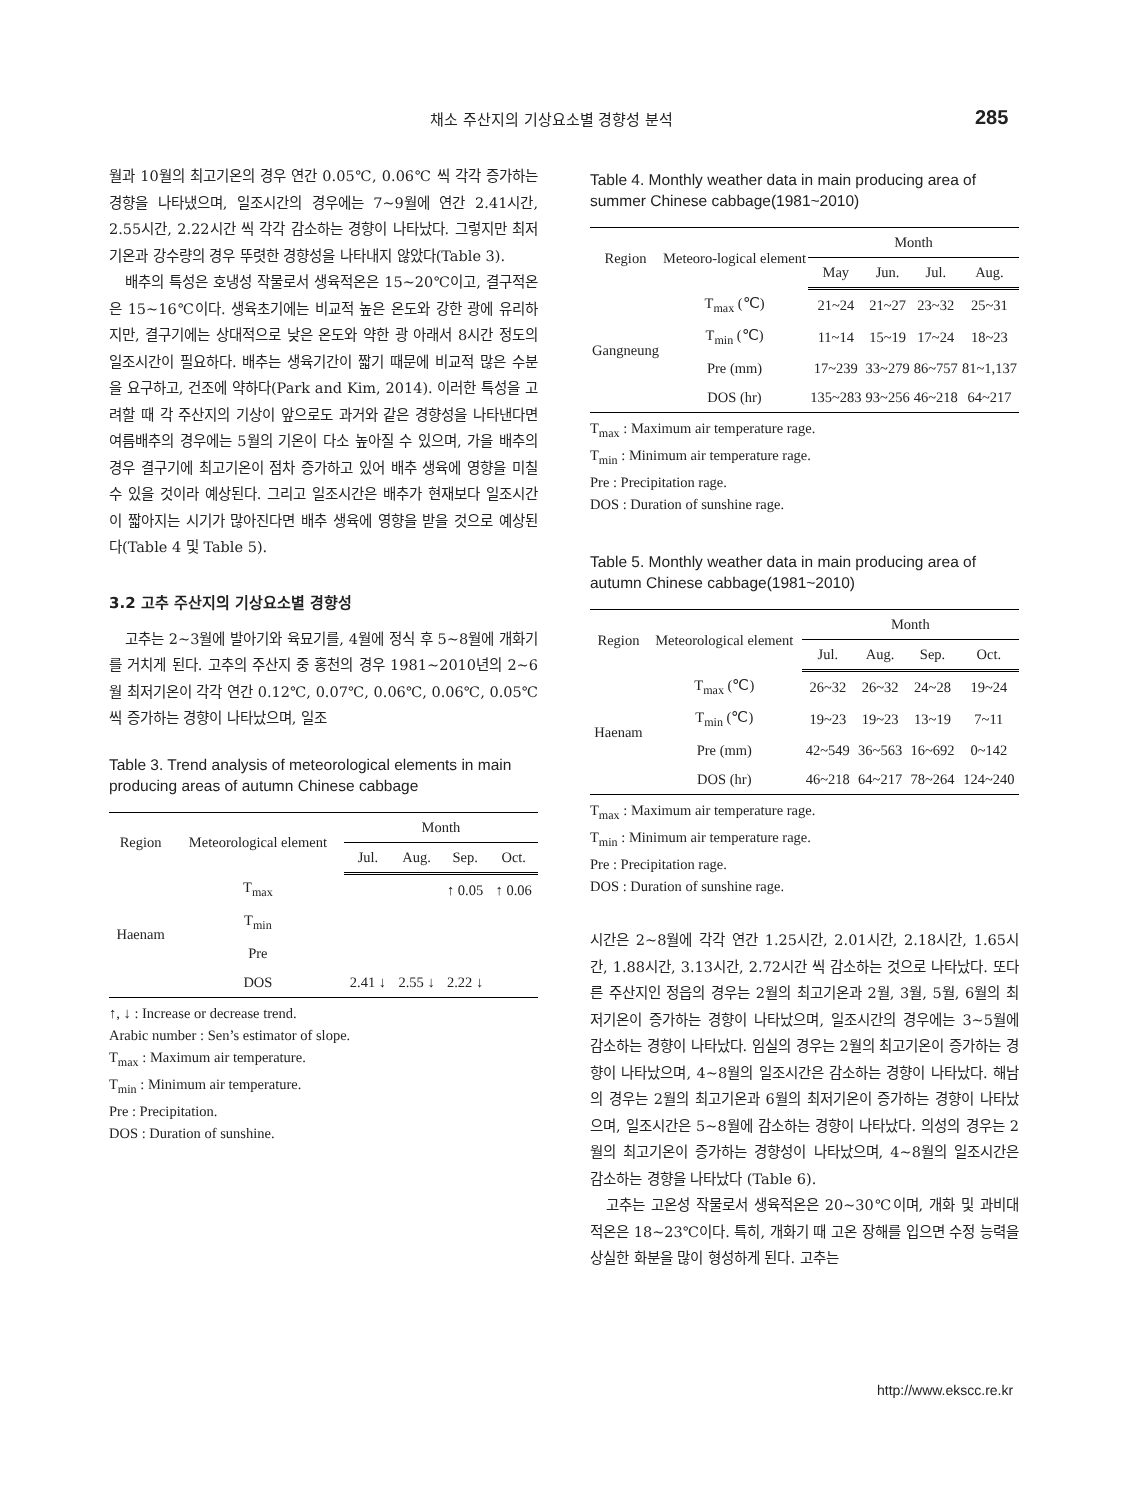채소 주산지의 기상요소별 경향성 분석 285
월과 10월의 최고기온의 경우 연간 0.05℃, 0.06℃ 씩 각각 증가하는 경향을 나타냈으며, 일조시간의 경우에는 7~9월에 연간 2.41시간, 2.55시간, 2.22시간 씩 각각 감소하는 경향이 나타났다. 그렇지만 최저기온과 강수량의 경우 뚜렷한 경향성을 나타내지 않았다(Table 3).
배추의 특성은 호냉성 작물로서 생육적온은 15~20℃이고, 결구적온은 15~16℃이다. 생육초기에는 비교적 높은 온도와 강한 광에 유리하지만, 결구기에는 상대적으로 낮은 온도와 약한 광 아래서 8시간 정도의 일조시간이 필요하다. 배추는 생육기간이 짧기 때문에 비교적 많은 수분을 요구하고, 건조에 약하다(Park and Kim, 2014). 이러한 특성을 고려할 때 각 주산지의 기상이 앞으로도 과거와 같은 경향성을 나타낸다면 여름배추의 경우에는 5월의 기온이 다소 높아질 수 있으며, 가을 배추의 경우 결구기에 최고기온이 점차 증가하고 있어 배추 생육에 영향을 미칠 수 있을 것이라 예상된다. 그리고 일조시간은 배추가 현재보다 일조시간이 짧아지는 시기가 많아진다면 배추 생육에 영향을 받을 것으로 예상된다(Table 4 및 Table 5).
3.2 고추 주산지의 기상요소별 경향성
고추는 2~3월에 발아기와 육묘기를, 4월에 정식 후 5~8월에 개화기를 거치게 된다. 고추의 주산지 중 홍천의 경우 1981~2010년의 2~6월 최저기온이 각각 연간 0.12℃, 0.07℃, 0.06℃, 0.06℃, 0.05℃ 씩 증가하는 경향이 나타났으며, 일조
Table 3. Trend analysis of meteorological elements in main producing areas of autumn Chinese cabbage
| Region | Meteorological element | Month | | | |
| --- | --- | --- | --- | --- | --- |
| | | Jul. | Aug. | Sep. | Oct. |
| Haenam | T<sub>max</sub> | | | ↑ 0.05 | ↑ 0.06 |
| | T<sub>min</sub> | | | | |
| | Pre | | | | |
| | DOS | 2.41 ↓ | 2.55 ↓ | 2.22 ↓ | |
↑, ↓ : Increase or decrease trend.
Arabic number : Sen’s estimator of slope.
T<sub>max</sub> : Maximum air temperature.
T<sub>min</sub> : Minimum air temperature.
Pre : Precipitation.
DOS : Duration of sunshine.
Table 4. Monthly weather data in main producing area of summer Chinese cabbage(1981~2010)
| Region | Meteoro-logical element | Month | | | |
| --- | --- | --- | --- | --- | --- |
| | | May | Jun. | Jul. | Aug. |
| Gangneung | T<sub>max</sub> (℃) | 21~24 | 21~27 | 23~32 | 25~31 |
| | T<sub>min</sub> (℃) | 11~14 | 15~19 | 17~24 | 18~23 |
| | Pre (mm) | 17~239 | 33~279 | 86~757 | 81~1,137 |
| | DOS (hr) | 135~283 | 93~256 | 46~218 | 64~217 |
T<sub>max</sub> : Maximum air temperature rage.
T<sub>min</sub> : Minimum air temperature rage.
Pre : Precipitation rage.
DOS : Duration of sunshine rage.
Table 5. Monthly weather data in main producing area of autumn Chinese cabbage(1981~2010)
| Region | Meteorological element | Month | | | |
| --- | --- | --- | --- | --- | --- |
| | | Jul. | Aug. | Sep. | Oct. |
| Haenam | T<sub>max</sub> (℃) | 26~32 | 26~32 | 24~28 | 19~24 |
| | T<sub>min</sub> (℃) | 19~23 | 19~23 | 13~19 | 7~11 |
| | Pre (mm) | 42~549 | 36~563 | 16~692 | 0~142 |
| | DOS (hr) | 46~218 | 64~217 | 78~264 | 124~240 |
T<sub>max</sub> : Maximum air temperature rage.
T<sub>min</sub> : Minimum air temperature rage.
Pre : Precipitation rage.
DOS : Duration of sunshine rage.
시간은 2~8월에 각각 연간 1.25시간, 2.01시간, 2.18시간, 1.65시간, 1.88시간, 3.13시간, 2.72시간 씩 감소하는 것으로 나타났다. 또다른 주산지인 정읍의 경우는 2월의 최고기온과 2월, 3월, 5월, 6월의 최저기온이 증가하는 경향이 나타났으며, 일조시간의 경우에는 3~5월에 감소하는 경향이 나타났다. 임실의 경우는 2월의 최고기온이 증가하는 경향이 나타났으며, 4~8월의 일조시간은 감소하는 경향이 나타났다. 해남의 경우는 2월의 최고기온과 6월의 최저기온이 증가하는 경향이 나타났으며, 일조시간은 5~8월에 감소하는 경향이 나타났다. 의성의 경우는 2월의 최고기온이 증가하는 경향성이 나타났으며, 4~8월의 일조시간은 감소하는 경향을 나타났다 (Table 6).
고추는 고온성 작물로서 생육적온은 20~30℃이며, 개화 및 과비대 적온은 18~23℃이다. 특히, 개화기 때 고온 장해를 입으면 수정 능력을 상실한 화분을 많이 형성하게 된다. 고추는
http://www.ekscc.re.kr